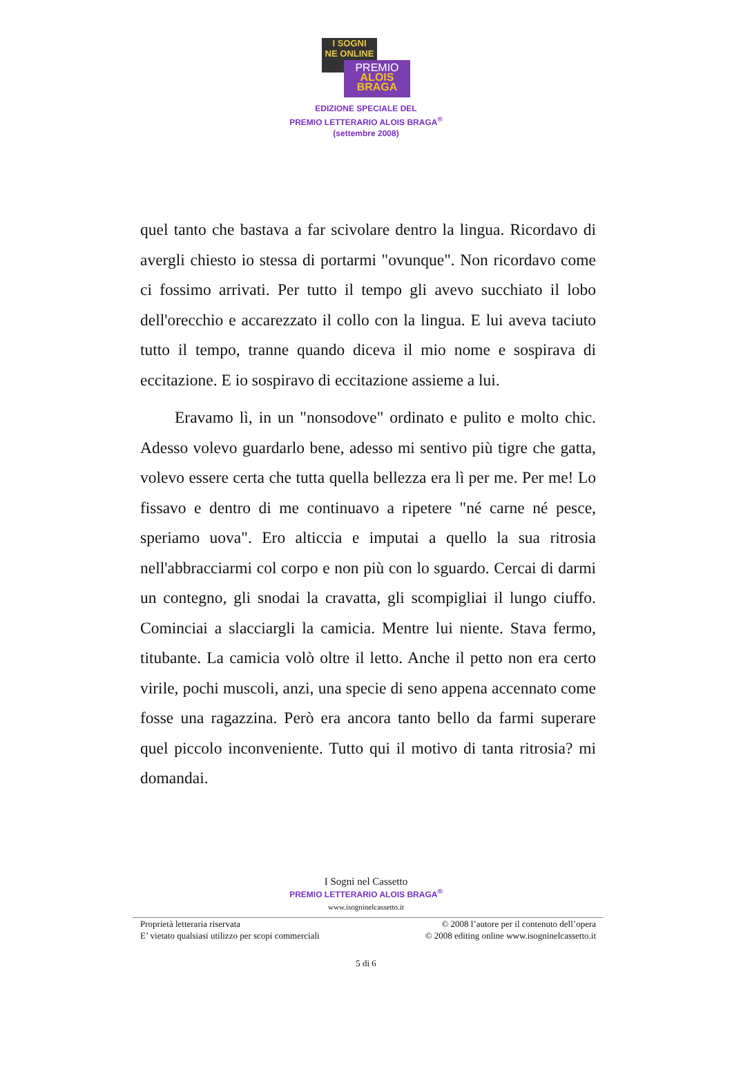I SOGNI
NE ONLINE
PREMIO
ALOIS
BRAGA
EDIZIONE SPECIALE DEL
PREMIO LETTERARIO ALOIS BRAGA<sup>®</sup>
(settembre 2008)
quel tanto che bastava a far scivolare dentro la lingua. Ricordavo di avergli chiesto io stessa di portarmi "ovunque". Non ricordavo come ci fossimo arrivati. Per tutto il tempo gli avevo succhiato il lobo dell'orecchio e accarezzato il collo con la lingua. E lui aveva taciuto tutto il tempo, tranne quando diceva il mio nome e sospirava di eccitazione. E io sospiravo di eccitazione assieme a lui.
Eravamo lì, in un "nonsodove" ordinato e pulito e molto chic. Adesso volevo guardarlo bene, adesso mi sentivo più tigre che gatta, volevo essere certa che tutta quella bellezza era lì per me. Per me! Lo fissavo e dentro di me continuavo a ripetere "né carne né pesce, speriamo uova". Ero alticcia e imputai a quello la sua ritrosia nell'abbracciarmi col corpo e non più con lo sguardo. Cercai di darmi un contegno, gli snodai la cravatta, gli scompigliai il lungo ciuffo. Cominciai a slacciargli la camicia. Mentre lui niente. Stava fermo, titubante. La camicia volò oltre il letto. Anche il petto non era certo virile, pochi muscoli, anzi, una specie di seno appena accennato come fosse una ragazzina. Però era ancora tanto bello da farmi superare quel piccolo inconveniente. Tutto qui il motivo di tanta ritrosia? mi domandai.
I Sogni nel Cassetto
PREMIO LETTERARIO ALOIS BRAGA<sup>®</sup>
www.isogninelcassetto.it
Proprietà letteraria riservata
E’ vietato qualsiasi utilizzo per scopi commerciali
© 2008 l’autore per il contenuto dell’opera
© 2008 editing online www.isogninelcassetto.it
5 di 6